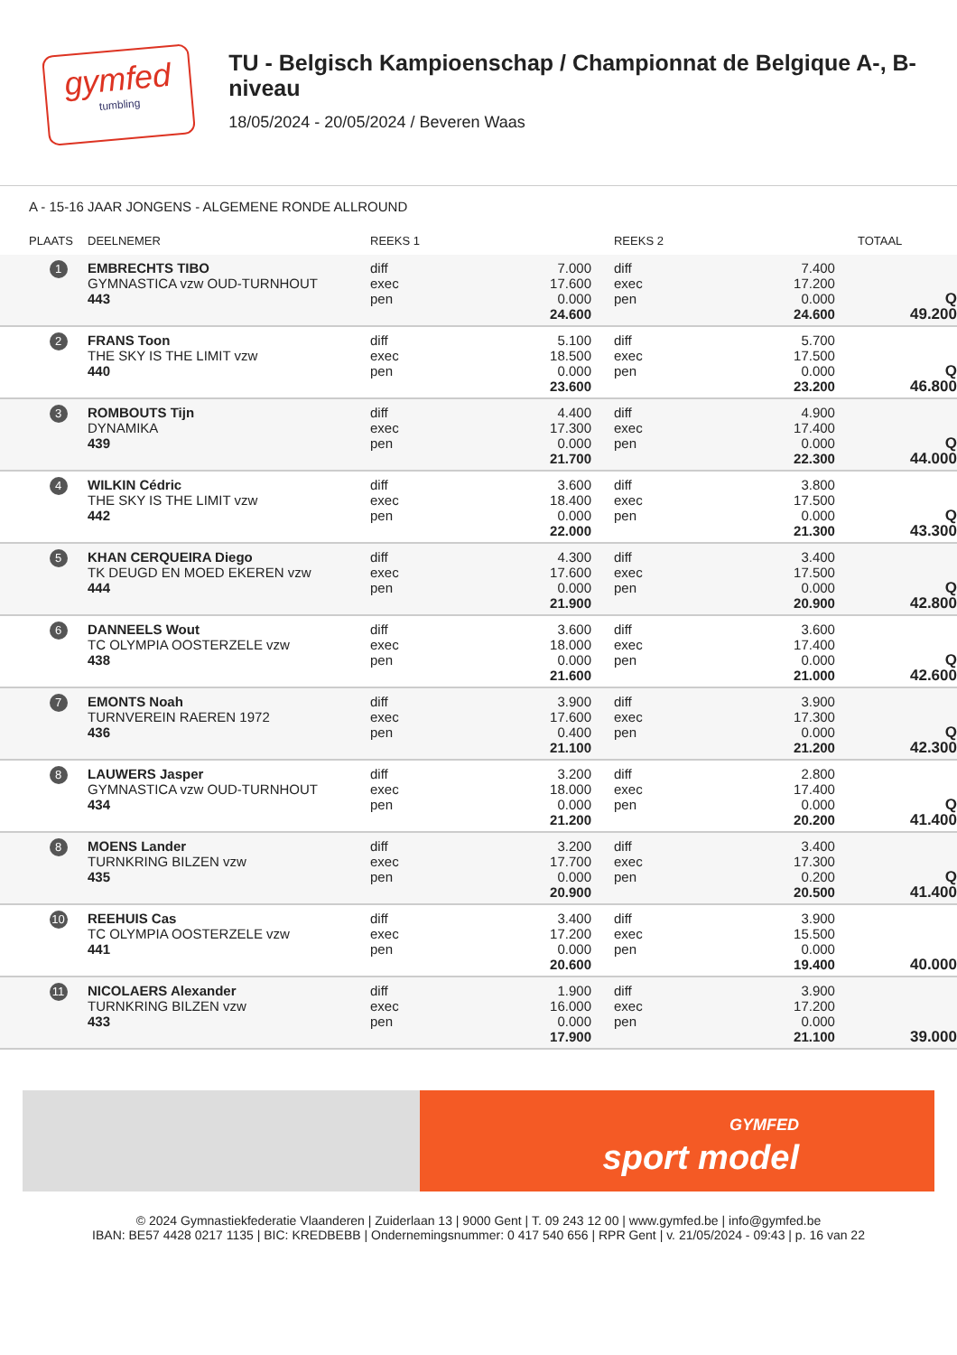gymfed
tumbling
TU - Belgisch Kampioenschap / Championnat de Belgique A-, B-niveau
18/05/2024 - 20/05/2024 / Beveren Waas
A - 15-16 JAAR JONGENS - ALGEMENE RONDE ALLROUND
| PLAATS | DEELNEMER | REEKS 1 | | REEKS 2 | | TOTAAL | |
| --- | --- | --- | --- | --- | --- | --- | --- |
| 1 | EMBRECHTS TIBO GYMNASTICA vzw OUD-TURNHOUT 443 | diff exec pen | 7.000 17.600 0.000 24.600 | diff exec pen | 7.400 17.200 0.000 24.600 | Q 49.200 | |
| 2 | FRANS Toon THE SKY IS THE LIMIT vzw 440 | diff exec pen | 5.100 18.500 0.000 23.600 | diff exec pen | 5.700 17.500 0.000 23.200 | Q 46.800 | |
| 3 | ROMBOUTS Tijn DYNAMIKA 439 | diff exec pen | 4.400 17.300 0.000 21.700 | diff exec pen | 4.900 17.400 0.000 22.300 | Q 44.000 | |
| 4 | WILKIN Cédric THE SKY IS THE LIMIT vzw 442 | diff exec pen | 3.600 18.400 0.000 22.000 | diff exec pen | 3.800 17.500 0.000 21.300 | Q 43.300 | |
| 5 | KHAN CERQUEIRA Diego TK DEUGD EN MOED EKEREN vzw 444 | diff exec pen | 4.300 17.600 0.000 21.900 | diff exec pen | 3.400 17.500 0.000 20.900 | Q 42.800 | |
| 6 | DANNEELS Wout TC OLYMPIA OOSTERZELE vzw 438 | diff exec pen | 3.600 18.000 0.000 21.600 | diff exec pen | 3.600 17.400 0.000 21.000 | Q 42.600 | |
| 7 | EMONTS Noah TURNVEREIN RAEREN 1972 436 | diff exec pen | 3.900 17.600 0.400 21.100 | diff exec pen | 3.900 17.300 0.000 21.200 | Q 42.300 | |
| 8 | LAUWERS Jasper GYMNASTICA vzw OUD-TURNHOUT 434 | diff exec pen | 3.200 18.000 0.000 21.200 | diff exec pen | 2.800 17.400 0.000 20.200 | Q 41.400 | |
| 8 | MOENS Lander TURNKRING BILZEN vzw 435 | diff exec pen | 3.200 17.700 0.000 20.900 | diff exec pen | 3.400 17.300 0.200 20.500 | Q 41.400 | |
| 10 | REEHUIS Cas TC OLYMPIA OOSTERZELE vzw 441 | diff exec pen | 3.400 17.200 0.000 20.600 | diff exec pen | 3.900 15.500 0.000 19.400 | 40.000 | |
| 11 | NICOLAERS Alexander TURNKRING BILZEN vzw 433 | diff exec pen | 1.900 16.000 0.000 17.900 | diff exec pen | 3.900 17.200 0.000 21.100 | 39.000 | |
GYMFED
sport model
© 2024 Gymnastiekfederatie Vlaanderen | Zuiderlaan 13 | 9000 Gent | T. 09 243 12 00 | www.gymfed.be | info@gymfed.be
IBAN: BE57 4428 0217 1135 | BIC: KREDBEBB | Ondernemingsnummer: 0 417 540 656 | RPR Gent | v. 21/05/2024 - 09:43 | p. 16 van 22